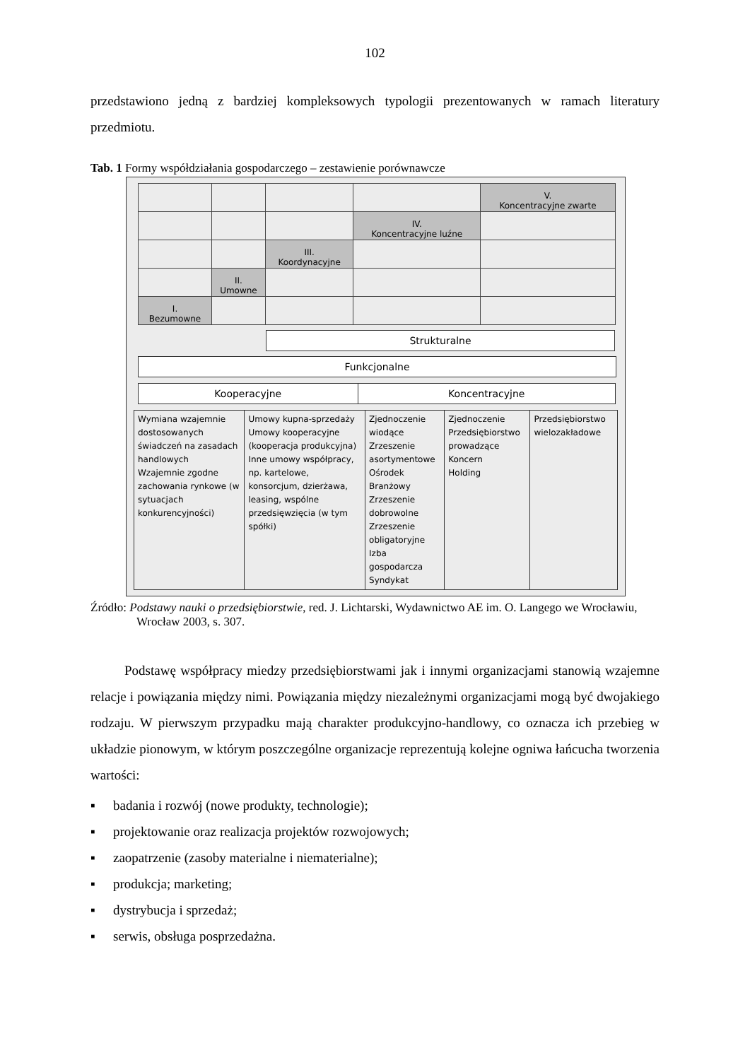102
przedstawiono jedną z bardziej kompleksowych typologii prezentowanych w ramach literatury przedmiotu.
Tab. 1 Formy współdziałania gospodarczego – zestawienie porównawcze
| | | | | V. Koncentracyjne zwarte |
| | | | IV. Koncentracyjne luźne | |
| | | III. Koordynacyjne | | |
| | II. Umowne | | | |
| I. Bezumowne | | | | |
Strukturalne
Funkcjonalne
| Kooperacyjne | Koncentracyjne |
| Wymiana wzajemnie dostosowanych świadczeń na zasadach handlowych Wzajemnie zgodne zachowania rynkowe (w sytuacjach konkurencyjności) | Umowy kupna-sprzedaży Umowy kooperacyjne (kooperacja produkcyjna) Inne umowy współpracy, np. kartelowe, konsorcjum, dzierżawa, leasing, wspólne przedsięwzięcia (w tym spółki) | Zjednoczenie wiodące Zrzeszenie asortymentowe Ośrodek Branżowy Zrzeszenie dobrowolne Zrzeszenie obligatoryjne Izba gospodarcza Syndykat | Zjednoczenie Przedsiębiorstwo prowadzące Koncern Holding | Przedsiębiorstwo wielozakładowe |
Źródło: Podstawy nauki o przedsiębiorstwie, red. J. Lichtarski, Wydawnictwo AE im. O. Langego we Wrocławiu, Wrocław 2003, s. 307.
Podstawę współpracy miedzy przedsiębiorstwami jak i innymi organizacjami stanowią wzajemne relacje i powiązania między nimi. Powiązania między niezależnymi organizacjami mogą być dwojakiego rodzaju. W pierwszym przypadku mają charakter produkcyjno-handlowy, co oznacza ich przebieg w układzie pionowym, w którym poszczególne organizacje reprezentują kolejne ogniwa łańcucha tworzenia wartości:
▪ badania i rozwój (nowe produkty, technologie);
▪ projektowanie oraz realizacja projektów rozwojowych;
▪ zaopatrzenie (zasoby materialne i niematerialne);
▪ produkcja; marketing;
▪ dystrybucja i sprzedaż;
▪ serwis, obsługa posprzedażna.